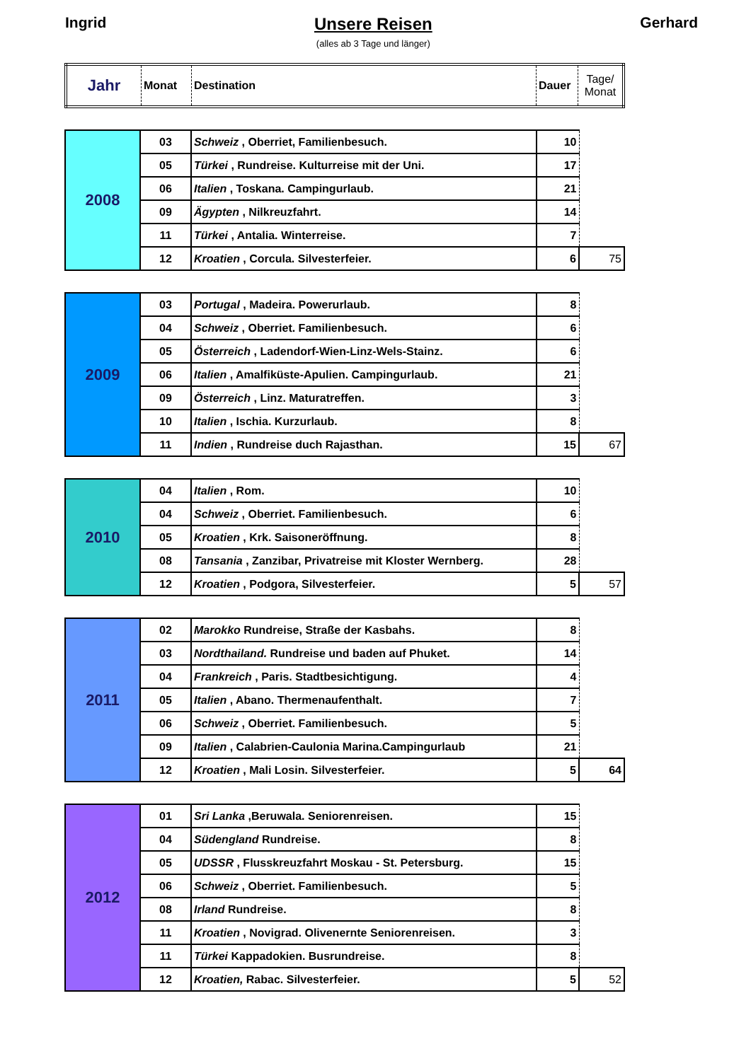Ingrid Unsere Reisen
(alles ab 3 Tage und länger)
Gerhard
| Jahr | Monat | Destination | Dauer | Tage/ Monat |
| --- | --- | --- | --- | --- |
| 2008 | 03 | Schweiz , Oberriet, Familienbesuch. | 10 | |
| | 05 | Türkei , Rundreise. Kulturreise mit der Uni. | 17 | |
| | 06 | Italien , Toskana. Campingurlaub. | 21 | |
| | 09 | Ägypten , Nilkreuzfahrt. | 14 | |
| | 11 | Türkei , Antalia. Winterreise. | 7 | |
| | 12 | Kroatien , Corcula. Silvesterfeier. | 6 | 75 |
| 2009 | 03 | Portugal , Madeira. Powerurlaub. | 8 | |
| | 04 | Schweiz , Oberriet. Familienbesuch. | 6 | |
| | 05 | Österreich , Ladendorf-Wien-Linz-Wels-Stainz. | 6 | |
| | 06 | Italien , Amalfiküste-Apulien. Campingurlaub. | 21 | |
| | 09 | Österreich , Linz. Maturatreffen. | 3 | |
| | 10 | Italien , Ischia. Kurzurlaub. | 8 | |
| | 11 | Indien , Rundreise duch Rajasthan. | 15 | 67 |
| 2010 | 04 | Italien , Rom. | 10 | |
| | 04 | Schweiz , Oberriet. Familienbesuch. | 6 | |
| | 05 | Kroatien , Krk. Saisoneröffnung. | 8 | |
| | 08 | Tansania , Zanzibar, Privatreise mit Kloster Wernberg. | 28 | |
| | 12 | Kroatien , Podgora, Silvesterfeier. | 5 | 57 |
| 2011 | 02 | Marokko Rundreise, Straße der Kasbahs. | 8 | |
| | 03 | Nordthailand. Rundreise und baden auf Phuket. | 14 | |
| | 04 | Frankreich , Paris. Stadtbesichtigung. | 4 | |
| | 05 | Italien , Abano. Thermenaufenthalt. | 7 | |
| | 06 | Schweiz , Oberriet. Familienbesuch. | 5 | |
| | 09 | Italien , Calabrien-Caulonia Marina.Campingurlaub | 21 | |
| | 12 | Kroatien , Mali Losin. Silvesterfeier. | 5 | 64 |
| 2012 | 01 | Sri Lanka ,Beruwala. Seniorenreisen. | 15 | |
| | 04 | Südengland Rundreise. | 8 | |
| | 05 | UDSSR , Flusskreuzfahrt Moskau - St. Petersburg. | 15 | |
| | 06 | Schweiz , Oberriet. Familienbesuch. | 5 | |
| | 08 | Irland Rundreise. | 8 | |
| | 11 | Kroatien , Novigrad. Olivenernte Seniorenreisen. | 3 | |
| | 11 | Türkei Kappadokien. Busrundreise. | 8 | |
| | 12 | Kroatien, Rabac. Silvesterfeier. | 5 | 52 |